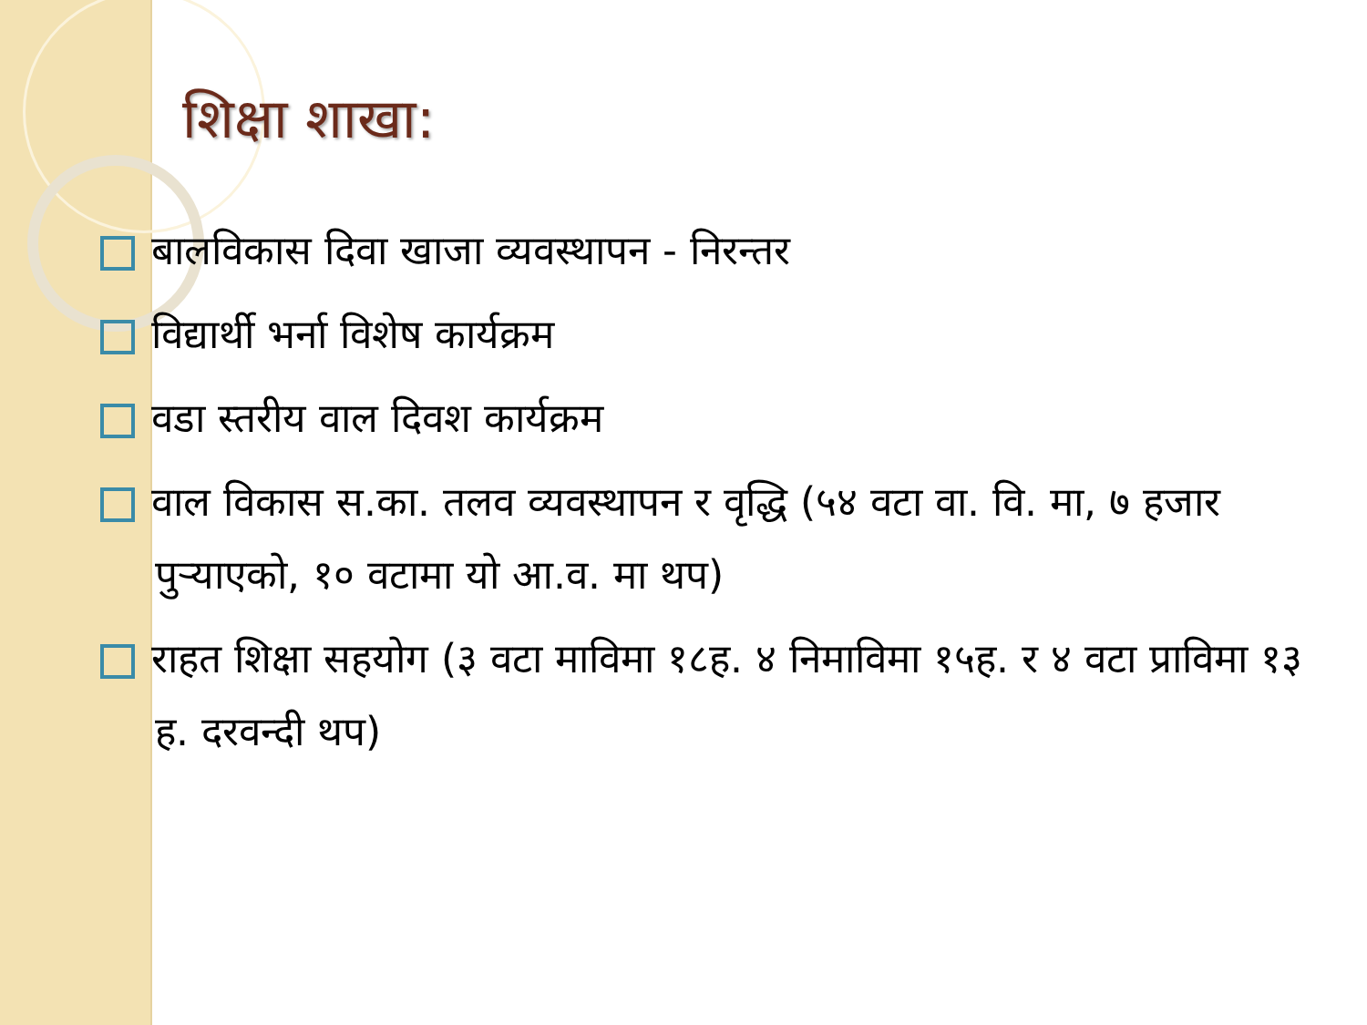शिक्षा शाखा:
बालविकास दिवा खाजा व्यवस्थापन - निरन्तर
विद्यार्थी भर्ना विशेष कार्यक्रम
वडा स्तरीय वाल दिवश कार्यक्रम
वाल विकास स.का. तलव व्यवस्थापन र वृद्धि (५४ वटा वा. वि. मा, ७ हजार पुऱ्याएको, १० वटामा यो आ.व. मा थप)
राहत शिक्षा सहयोग (३ वटा माविमा १८ह. ४ निमाविमा १५ह. र ४ वटा प्राविमा १३ ह. दरवन्दी थप)